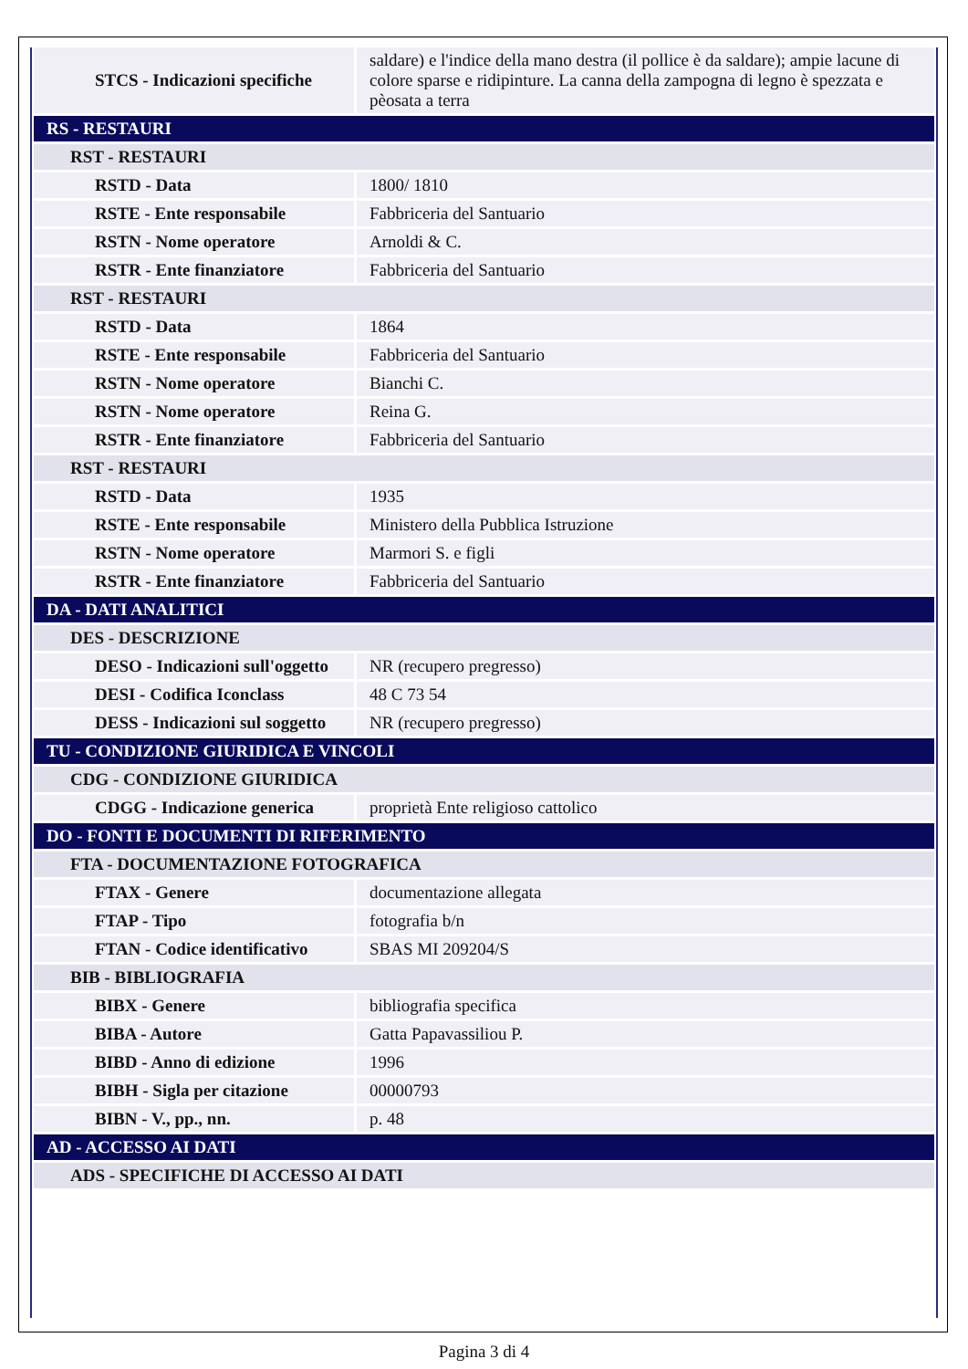| STCS - Indicazioni specifiche | saldare) e l'indice della mano destra (il pollice è da saldare); ampie lacune di colore sparse e ridipinture. La canna della zampogna di legno è spezzata e pèosata a terra |
| RS - RESTAURI | |
| RST - RESTAURI | |
| RSTD - Data | 1800/ 1810 |
| RSTE - Ente responsabile | Fabbriceria del Santuario |
| RSTN - Nome operatore | Arnoldi & C. |
| RSTR - Ente finanziatore | Fabbriceria del Santuario |
| RST - RESTAURI | |
| RSTD - Data | 1864 |
| RSTE - Ente responsabile | Fabbriceria del Santuario |
| RSTN - Nome operatore | Bianchi C. |
| RSTN - Nome operatore | Reina G. |
| RSTR - Ente finanziatore | Fabbriceria del Santuario |
| RST - RESTAURI | |
| RSTD - Data | 1935 |
| RSTE - Ente responsabile | Ministero della Pubblica Istruzione |
| RSTN - Nome operatore | Marmori S. e figli |
| RSTR - Ente finanziatore | Fabbriceria del Santuario |
| DA - DATI ANALITICI | |
| DES - DESCRIZIONE | |
| DESO - Indicazioni sull'oggetto | NR (recupero pregresso) |
| DESI - Codifica Iconclass | 48 C 73 54 |
| DESS - Indicazioni sul soggetto | NR (recupero pregresso) |
| TU - CONDIZIONE GIURIDICA E VINCOLI | |
| CDG - CONDIZIONE GIURIDICA | |
| CDGG - Indicazione generica | proprietà Ente religioso cattolico |
| DO - FONTI E DOCUMENTI DI RIFERIMENTO | |
| FTA - DOCUMENTAZIONE FOTOGRAFICA | |
| FTAX - Genere | documentazione allegata |
| FTAP - Tipo | fotografia b/n |
| FTAN - Codice identificativo | SBAS MI 209204/S |
| BIB - BIBLIOGRAFIA | |
| BIBX - Genere | bibliografia specifica |
| BIBA - Autore | Gatta Papavassiliou P. |
| BIBD - Anno di edizione | 1996 |
| BIBH - Sigla per citazione | 00000793 |
| BIBN - V., pp., nn. | p. 48 |
| AD - ACCESSO AI DATI | |
| ADS - SPECIFICHE DI ACCESSO AI DATI | |
Pagina 3 di 4